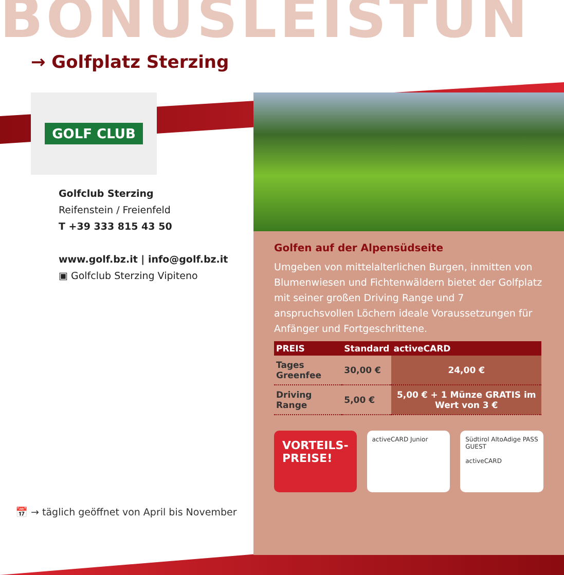BONUSLEISTUN
→ Golfplatz Sterzing
GOLF CLUB
Golfclub Sterzing
Reifenstein / Freienfeld
T +39 333 815 43 50
www.golf.bz.it | info@golf.bz.it
▣ Golfclub Sterzing Vipiteno
Golfen auf der Alpensüdseite
Umgeben von mittelalterlichen Burgen, inmitten von Blumenwiesen und Fichtenwäldern bietet der Golfplatz mit seiner großen Driving Range und 7 anspruchsvollen Löchern ideale Voraussetzungen für Anfänger und Fortgeschrittene.
| PREIS | Standard | activeCARD |
| --- | --- | --- |
| Tages Greenfee | 30,00 € | 24,00 € |
| Driving Range | 5,00 € | 5,00 € + 1 Münze GRATIS im Wert von 3 € |
VORTEILS-
PREISE!
activeCARD Junior Südtirol AltoAdige PASS GUEST
activeCARD
📅 → täglich geöffnet von April bis November